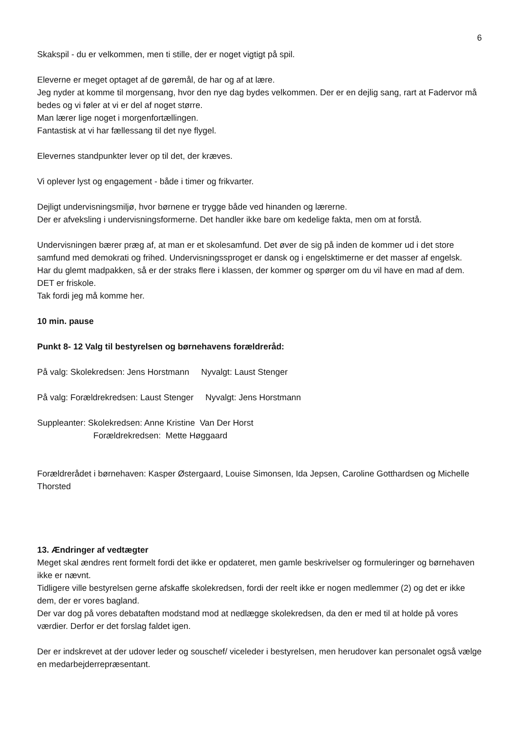6
Skakspil - du er velkommen, men ti stille, der er noget vigtigt på spil.
Eleverne er meget optaget af de gøremål, de har og af at lære.
Jeg nyder at komme til morgensang, hvor den nye dag bydes velkommen. Der er en dejlig sang, rart at Fadervor må bedes og vi føler at vi er del af noget større.
Man lærer lige noget i morgenfortællingen.
Fantastisk at vi har fællessang til det nye flygel.
Elevernes standpunkter lever op til det, der kræves.
Vi oplever lyst og engagement - både i timer og frikvarter.
Dejligt undervisningsmiljø, hvor børnene er trygge både ved hinanden og lærerne.
Der er afveksling i undervisningsformerne. Det handler ikke bare om kedelige fakta, men om at forstå.
Undervisningen bærer præg af, at man er et skolesamfund. Det øver de sig på inden de kommer ud i det store samfund med demokrati og frihed. Undervisningssproget er dansk og i engelsktimerne er det masser af engelsk.
Har du glemt madpakken, så er der straks flere i klassen, der kommer og spørger om du vil have en mad af dem. DET er friskole.
Tak fordi jeg må komme her.
10 min. pause
Punkt 8- 12 Valg til bestyrelsen og børnehavens forældreråd:
På valg: Skolekredsen: Jens Horstmann Nyvalgt: Laust Stenger
På valg: Forældrekredsen: Laust Stenger Nyvalgt: Jens Horstmann
Suppleanter: Skolekredsen: Anne Kristine Van Der Horst
Forældrekredsen: Mette Høggaard
Forældrerådet i børnehaven: Kasper Østergaard, Louise Simonsen, Ida Jepsen, Caroline Gotthardsen og Michelle Thorsted
13. Ændringer af vedtægter
Meget skal ændres rent formelt fordi det ikke er opdateret, men gamle beskrivelser og formuleringer og børnehaven ikke er nævnt.
Tidligere ville bestyrelsen gerne afskaffe skolekredsen, fordi der reelt ikke er nogen medlemmer (2) og det er ikke dem, der er vores bagland.
Der var dog på vores debataften modstand mod at nedlægge skolekredsen, da den er med til at holde på vores værdier. Derfor er det forslag faldet igen.
Der er indskrevet at der udover leder og souschef/ viceleder i bestyrelsen, men herudover kan personalet også vælge en medarbejderrepræsentant.